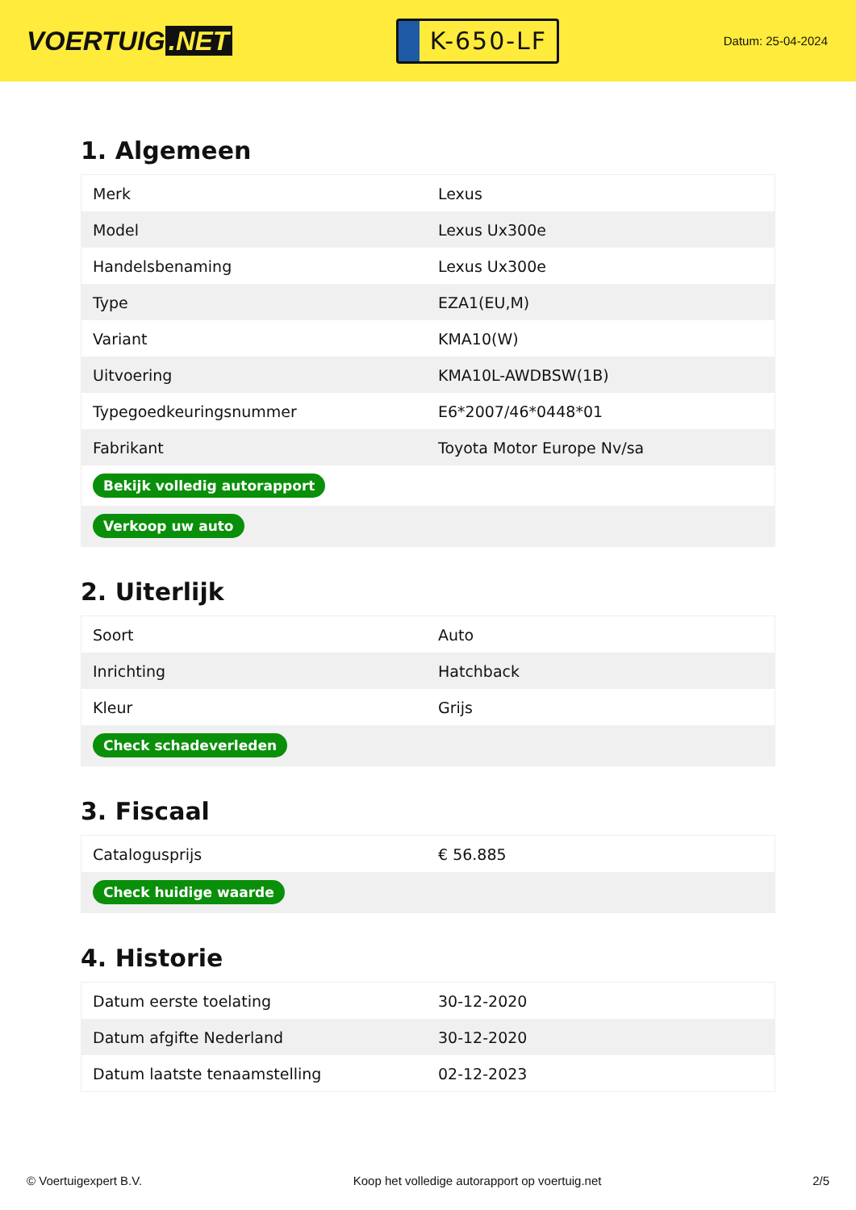VOERTUIG.NET
K-650-LF
Datum: 25-04-2024
1. Algemeen
| Merk | Lexus |
| Model | Lexus Ux300e |
| Handelsbenaming | Lexus Ux300e |
| Type | EZA1(EU,M) |
| Variant | KMA10(W) |
| Uitvoering | KMA10L-AWDBSW(1B) |
| Typegoedkeuringsnummer | E6*2007/46*0448*01 |
| Fabrikant | Toyota Motor Europe Nv/sa |
| Bekijk volledig autorapport | |
| Verkoop uw auto | |
2. Uiterlijk
| Soort | Auto |
| Inrichting | Hatchback |
| Kleur | Grijs |
| Check schadeverleden | |
3. Fiscaal
| Catalogusprijs | € 56.885 |
| Check huidige waarde | |
4. Historie
| Datum eerste toelating | 30-12-2020 |
| Datum afgifte Nederland | 30-12-2020 |
| Datum laatste tenaamstelling | 02-12-2023 |
© Voertuigexpert B.V. Koop het volledige autorapport op voertuig.net 2/5